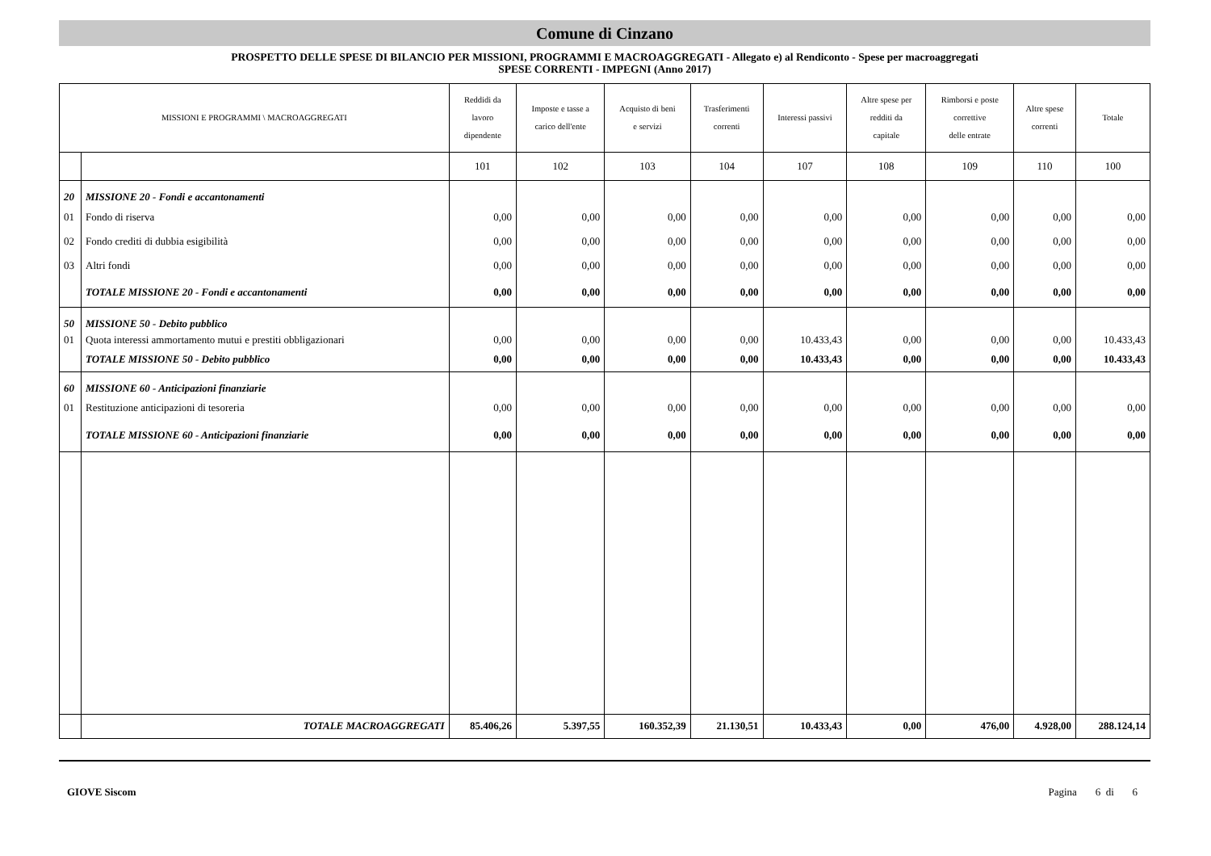Comune di Cinzano
PROSPETTO DELLE SPESE DI BILANCIO PER MISSIONI, PROGRAMMI E MACROAGGREGATI - Allegato e) al Rendiconto - Spese per macroaggregati
SPESE CORRENTI - IMPEGNI (Anno 2017)
| MISSIONI E PROGRAMMI \ MACROAGGREGATI | | Reddidi da lavoro dipendente | Imposte e tasse a carico dell'ente | Acquisto di beni e servizi | Trasferimenti correnti | Interessi passivi | Altre spese per redditi da capitale | Rimborsi e poste correttive delle entrate | Altre spese correnti | Totale |
| --- | --- | --- | --- | --- | --- | --- | --- | --- | --- | --- |
| | | 101 | 102 | 103 | 104 | 107 | 108 | 109 | 110 | 100 |
| 20 | MISSIONE 20 - Fondi e accantonamenti | | | | | | | | | |
| 01 | Fondo di riserva | 0,00 | 0,00 | 0,00 | 0,00 | 0,00 | 0,00 | 0,00 | 0,00 | 0,00 |
| 02 | Fondo crediti di dubbia esigibilità | 0,00 | 0,00 | 0,00 | 0,00 | 0,00 | 0,00 | 0,00 | 0,00 | 0,00 |
| 03 | Altri fondi | 0,00 | 0,00 | 0,00 | 0,00 | 0,00 | 0,00 | 0,00 | 0,00 | 0,00 |
| | TOTALE MISSIONE 20 - Fondi e accantonamenti | 0,00 | 0,00 | 0,00 | 0,00 | 0,00 | 0,00 | 0,00 | 0,00 | 0,00 |
| 50 | MISSIONE 50 - Debito pubblico | | | | | | | | | |
| 01 | Quota interessi ammortamento mutui e prestiti obbligazionari | 0,00 | 0,00 | 0,00 | 0,00 | 10.433,43 | 0,00 | 0,00 | 0,00 | 10.433,43 |
| | TOTALE MISSIONE 50 - Debito pubblico | 0,00 | 0,00 | 0,00 | 0,00 | 10.433,43 | 0,00 | 0,00 | 0,00 | 10.433,43 |
| 60 | MISSIONE 60 - Anticipazioni finanziarie | | | | | | | | | |
| 01 | Restituzione anticipazioni di tesoreria | 0,00 | 0,00 | 0,00 | 0,00 | 0,00 | 0,00 | 0,00 | 0,00 | 0,00 |
| | TOTALE MISSIONE 60 - Anticipazioni finanziarie | 0,00 | 0,00 | 0,00 | 0,00 | 0,00 | 0,00 | 0,00 | 0,00 | 0,00 |
| | TOTALE MACROAGGREGATI | 85.406,26 | 5.397,55 | 160.352,39 | 21.130,51 | 10.433,43 | 0,00 | 476,00 | 4.928,00 | 288.124,14 |
GIOVE Siscom Pagina 6 di 6